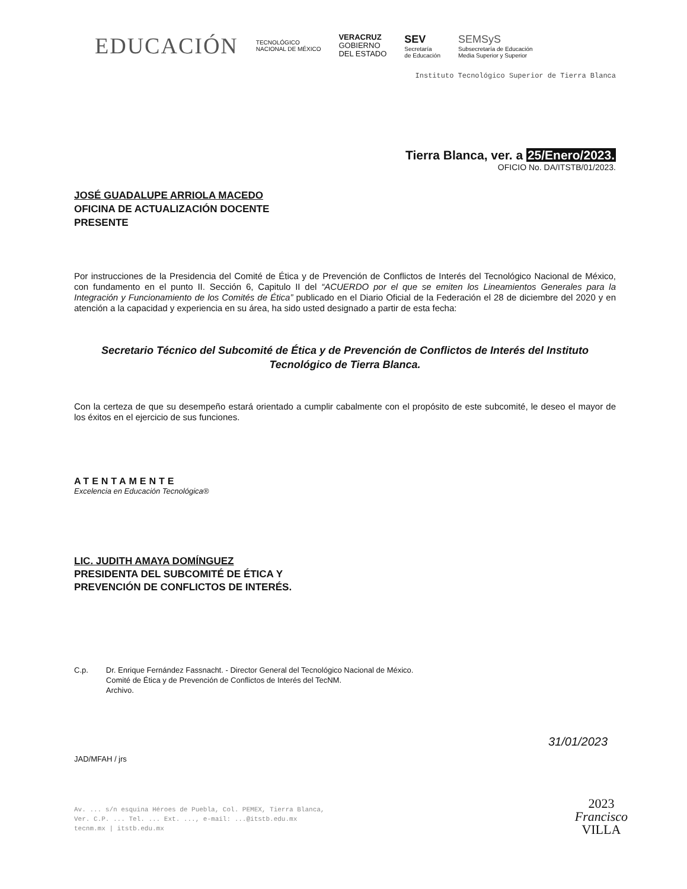EDUCACIÓN
TECNOLÓGICO
NACIONAL DE MÉXICO
VERACRUZ
GOBIERNO
DEL ESTADO
SEV
Secretaría
de Educación
SEMSyS
Subsecretaría de Educación
Media Superior y Superior
Instituto Tecnológico Superior de Tierra Blanca
Tierra Blanca, ver. a 25/Enero/2023.
OFICIO No. DA/ITSTB/01/2023.
JOSÉ GUADALUPE ARRIOLA MACEDO
OFICINA DE ACTUALIZACIÓN DOCENTE
PRESENTE
Por instrucciones de la Presidencia del Comité de Ética y de Prevención de Conflictos de Interés del Tecnológico Nacional de México, con fundamento en el punto II. Sección 6, Capitulo II del “ACUERDO por el que se emiten los Lineamientos Generales para la Integración y Funcionamiento de los Comités de Ética” publicado en el Diario Oficial de la Federación el 28 de diciembre del 2020 y en atención a la capacidad y experiencia en su área, ha sido usted designado a partir de esta fecha:
Secretario Técnico del Subcomité de Ética y de Prevención de Conflictos de Interés del Instituto Tecnológico de Tierra Blanca.
Con la certeza de que su desempeño estará orientado a cumplir cabalmente con el propósito de este subcomité, le deseo el mayor de los éxitos en el ejercicio de sus funciones.
ATENTAMENTE
Excelencia en Educación Tecnológica®
LIC. JUDITH AMAYA DOMÍNGUEZ
PRESIDENTA DEL SUBCOMITÉ DE ÉTICA Y
PREVENCIÓN DE CONFLICTOS DE INTERÉS.
C.p. Dr. Enrique Fernández Fassnacht. - Director General del Tecnológico Nacional de México.
Comité de Ética y de Prevención de Conflictos de Interés del TecNM.
Archivo.
JAD/MFAH / jrs
Av. ... s/n esquina Héroes de Puebla, Col. PEMEX, Tierra Blanca,
Ver. C.P. ... Tel. ... Ext. ..., e-mail: ...@itstb.edu.mx
tecnm.mx | itstb.edu.mx
31/01/2023
2023
Francisco
VILLA